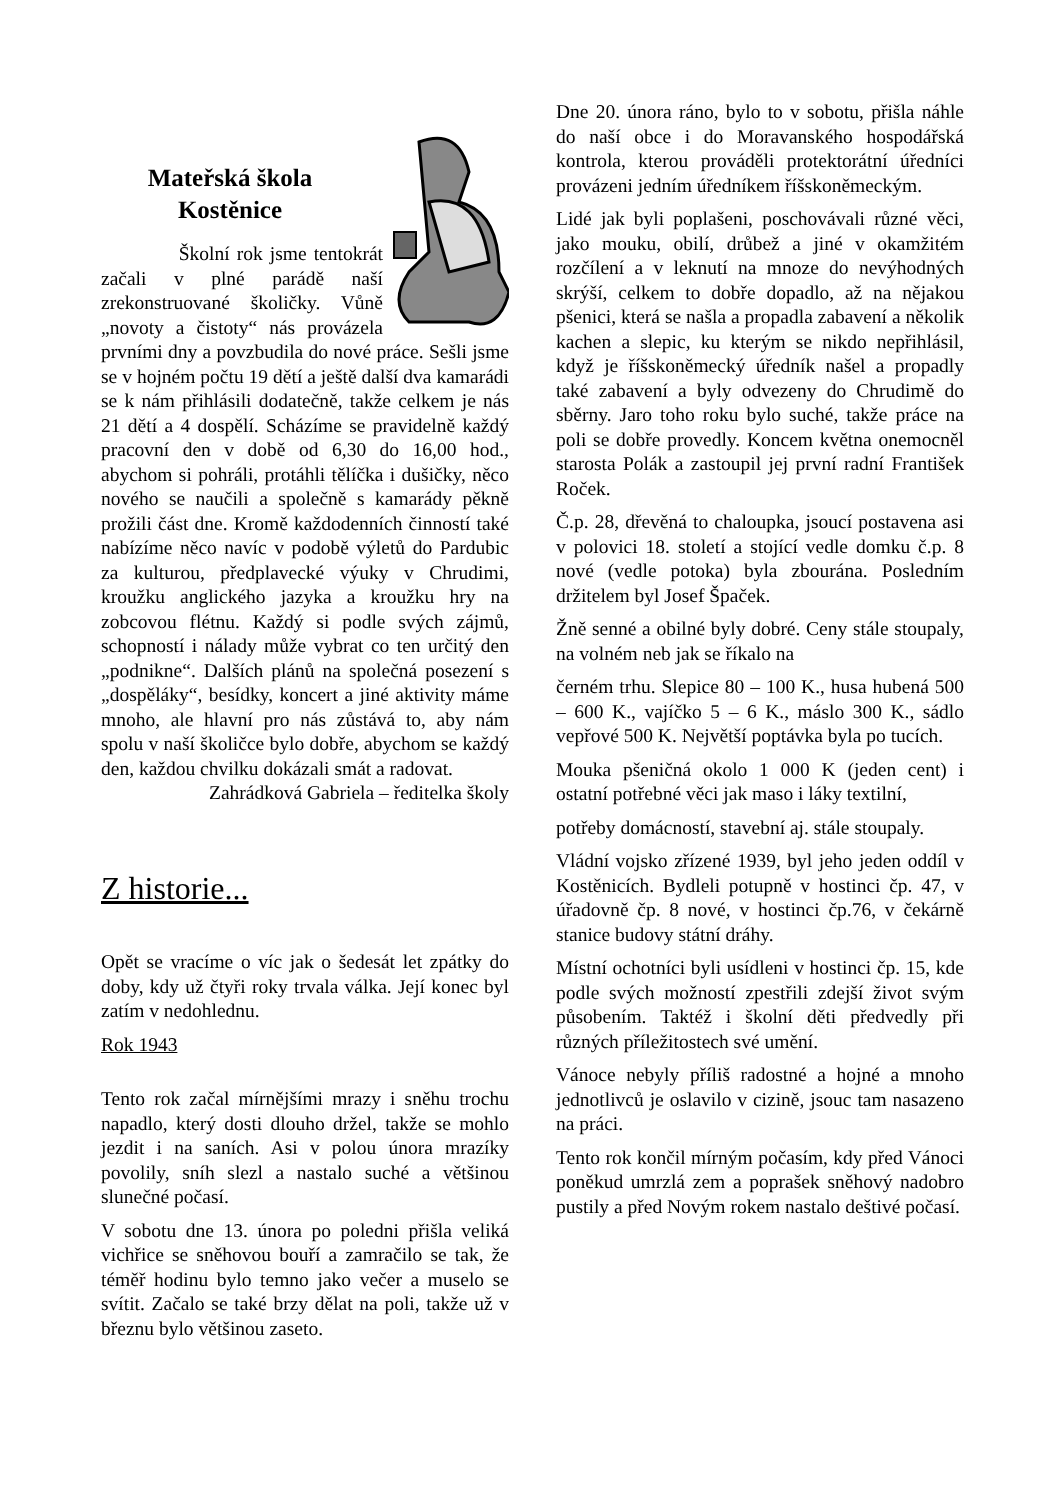Mateřská škola
Kostěnice
Školní rok jsme tentokrát začali v plné parádě naší zrekonstruované školičky. Vůně „novoty a čistoty“ nás provázela prvními dny a povzbudila do nové práce. Sešli jsme se v hojném počtu 19 dětí a ještě další dva kamarádi se k nám přihlásili dodatečně, takže celkem je nás 21 dětí a 4 dospělí. Scházíme se pravidelně každý pracovní den v době od 6,30 do 16,00 hod., abychom si pohráli, protáhli tělíčka i dušičky, něco nového se naučili a společně s kamarády pěkně prožili část dne. Kromě každodenních činností také nabízíme něco navíc v podobě výletů do Pardubic za kulturou, předplavecké výuky v Chrudimi, kroužku anglického jazyka a kroužku hry na zobcovou flétnu. Každý si podle svých zájmů, schopností i nálady může vybrat co ten určitý den „podnikne“. Dalších plánů na společná posezení s „dospěláky“, besídky, koncert a jiné aktivity máme mnoho, ale hlavní pro nás zůstává to, aby nám spolu v naší školičce bylo dobře, abychom se každý den, každou chvilku dokázali smát a radovat.
Zahrádková Gabriela – ředitelka školy
Z historie...
Opět se vracíme o víc jak o šedesát let zpátky do doby, kdy už čtyři roky trvala válka. Její konec byl zatím v nedohlednu.
Rok 1943
Tento rok začal mírnějšími mrazy i sněhu trochu napadlo, který dosti dlouho držel, takže se mohlo jezdit i na saních. Asi v polou února mrazíky povolily, sníh slezl a nastalo suché a většinou slunečné počasí.
V sobotu dne 13. února po poledni přišla veliká vichřice se sněhovou bouří a zamračilo se tak, že téměř hodinu bylo temno jako večer a muselo se svítit. Začalo se také brzy dělat na poli, takže už v březnu bylo většinou zaseto.
Dne 20. února ráno, bylo to v sobotu, přišla náhle do naší obce i do Moravanského hospodářská kontrola, kterou prováděli protektorátní úředníci provázeni jedním úředníkem říšskoněmeckým.
Lidé jak byli poplašeni, poschovávali různé věci, jako mouku, obilí, drůbež a jiné v okamžitém rozčílení a v leknutí na mnoze do nevýhodných skrýší, celkem to dobře dopadlo, až na nějakou pšenici, která se našla a propadla zabavení a několik kachen a slepic, ku kterým se nikdo nepřihlásil, když je říšskoněmecký úředník našel a propadly také zabavení a byly odvezeny do Chrudimě do sběrny. Jaro toho roku bylo suché, takže práce na poli se dobře provedly. Koncem května onemocněl starosta Polák a zastoupil jej první radní František Roček.
Č.p. 28, dřevěná to chaloupka, jsoucí postavena asi v polovici 18. století a stojící vedle domku č.p. 8 nové (vedle potoka) byla zbourána. Posledním držitelem byl Josef Špaček.
Žně senné a obilné byly dobré. Ceny stále stoupaly, na volném neb jak se říkalo na
černém trhu. Slepice 80 – 100 K., husa hubená 500 – 600 K., vajíčko 5 – 6 K., máslo 300 K., sádlo vepřové 500 K. Největší poptávka byla po tucích.
Mouka pšeničná okolo 1 000 K (jeden cent) i ostatní potřebné věci jak maso i láky textilní,
potřeby domácností, stavební aj. stále stoupaly.
Vládní vojsko zřízené 1939, byl jeho jeden oddíl v Kostěnicích. Bydleli potupně v hostinci čp. 47, v úřadovně čp. 8 nové, v hostinci čp.76, v čekárně stanice budovy státní dráhy.
Místní ochotníci byli usídleni v hostinci čp. 15, kde podle svých možností zpestřili zdejší život svým působením. Taktéž i školní děti předvedly při různých příležitostech své umění.
Vánoce nebyly příliš radostné a hojné a mnoho jednotlivců je oslavilo v cizině, jsouc tam nasazeno na práci.
Tento rok končil mírným počasím, kdy před Vánoci poněkud umrzlá zem a poprašek sněhový nadobro pustily a před Novým rokem nastalo deštivé počasí.